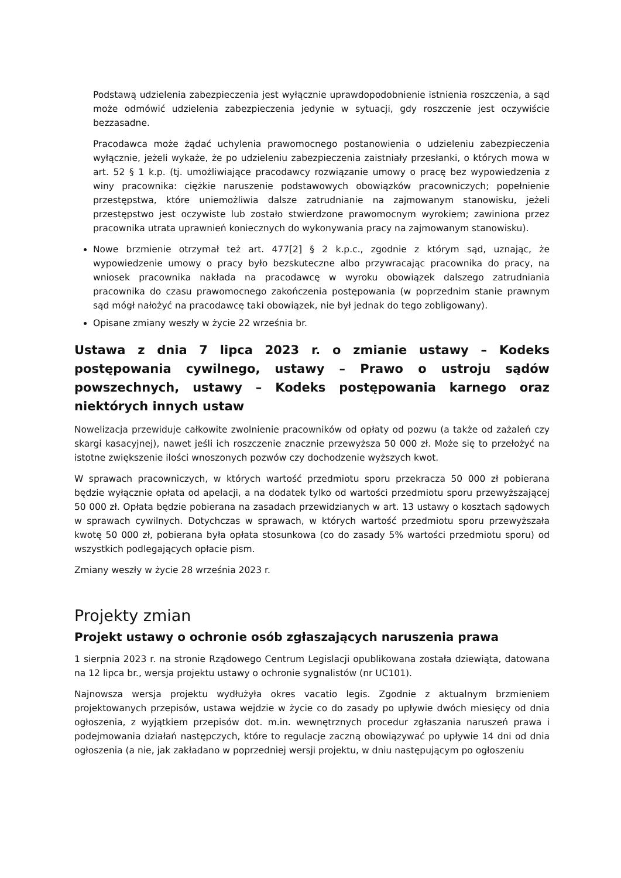Podstawą udzielenia zabezpieczenia jest wyłącznie uprawdopodobnienie istnienia roszczenia, a sąd może odmówić udzielenia zabezpieczenia jedynie w sytuacji, gdy roszczenie jest oczywiście bezzasadne.
Pracodawca może żądać uchylenia prawomocnego postanowienia o udzieleniu zabezpieczenia wyłącznie, jeżeli wykaże, że po udzieleniu zabezpieczenia zaistniały przesłanki, o których mowa w art. 52 § 1 k.p. (tj. umożliwiające pracodawcy rozwiązanie umowy o pracę bez wypowiedzenia z winy pracownika: ciężkie naruszenie podstawowych obowiązków pracowniczych; popełnienie przestępstwa, które uniemożliwia dalsze zatrudnianie na zajmowanym stanowisku, jeżeli przestępstwo jest oczywiste lub zostało stwierdzone prawomocnym wyrokiem; zawiniona przez pracownika utrata uprawnień koniecznych do wykonywania pracy na zajmowanym stanowisku).
Nowe brzmienie otrzymał też art. 477[2] § 2 k.p.c., zgodnie z którym sąd, uznając, że wypowiedzenie umowy o pracy było bezskuteczne albo przywracając pracownika do pracy, na wniosek pracownika nakłada na pracodawcę w wyroku obowiązek dalszego zatrudniania pracownika do czasu prawomocnego zakończenia postępowania (w poprzednim stanie prawnym sąd mógł nałożyć na pracodawcę taki obowiązek, nie był jednak do tego zobligowany).
Opisane zmiany weszły w życie 22 września br.
Ustawa z dnia 7 lipca 2023 r. o zmianie ustawy – Kodeks postępowania cywilnego, ustawy – Prawo o ustroju sądów powszechnych, ustawy – Kodeks postępowania karnego oraz niektórych innych ustaw
Nowelizacja przewiduje całkowite zwolnienie pracowników od opłaty od pozwu (a także od zażaleń czy skargi kasacyjnej), nawet jeśli ich roszczenie znacznie przewyższa 50 000 zł. Może się to przełożyć na istotne zwiększenie ilości wnoszonych pozwów czy dochodzenie wyższych kwot.
W sprawach pracowniczych, w których wartość przedmiotu sporu przekracza 50 000 zł pobierana będzie wyłącznie opłata od apelacji, a na dodatek tylko od wartości przedmiotu sporu przewyższającej 50 000 zł. Opłata będzie pobierana na zasadach przewidzianych w art. 13 ustawy o kosztach sądowych w sprawach cywilnych. Dotychczas w sprawach, w których wartość przedmiotu sporu przewyższała kwotę 50 000 zł, pobierana była opłata stosunkowa (co do zasady 5% wartości przedmiotu sporu) od wszystkich podlegających opłacie pism.
Zmiany weszły w życie 28 września 2023 r.
Projekty zmian
Projekt ustawy o ochronie osób zgłaszających naruszenia prawa
1 sierpnia 2023 r. na stronie Rządowego Centrum Legislacji opublikowana została dziewiąta, datowana na 12 lipca br., wersja projektu ustawy o ochronie sygnalistów (nr UC101).
Najnowsza wersja projektu wydłużyła okres vacatio legis. Zgodnie z aktualnym brzmieniem projektowanych przepisów, ustawa wejdzie w życie co do zasady po upływie dwóch miesięcy od dnia ogłoszenia, z wyjątkiem przepisów dot. m.in. wewnętrznych procedur zgłaszania naruszeń prawa i podejmowania działań następczych, które to regulacje zaczną obowiązywać po upływie 14 dni od dnia ogłoszenia (a nie, jak zakładano w poprzedniej wersji projektu, w dniu następującym po ogłoszeniu